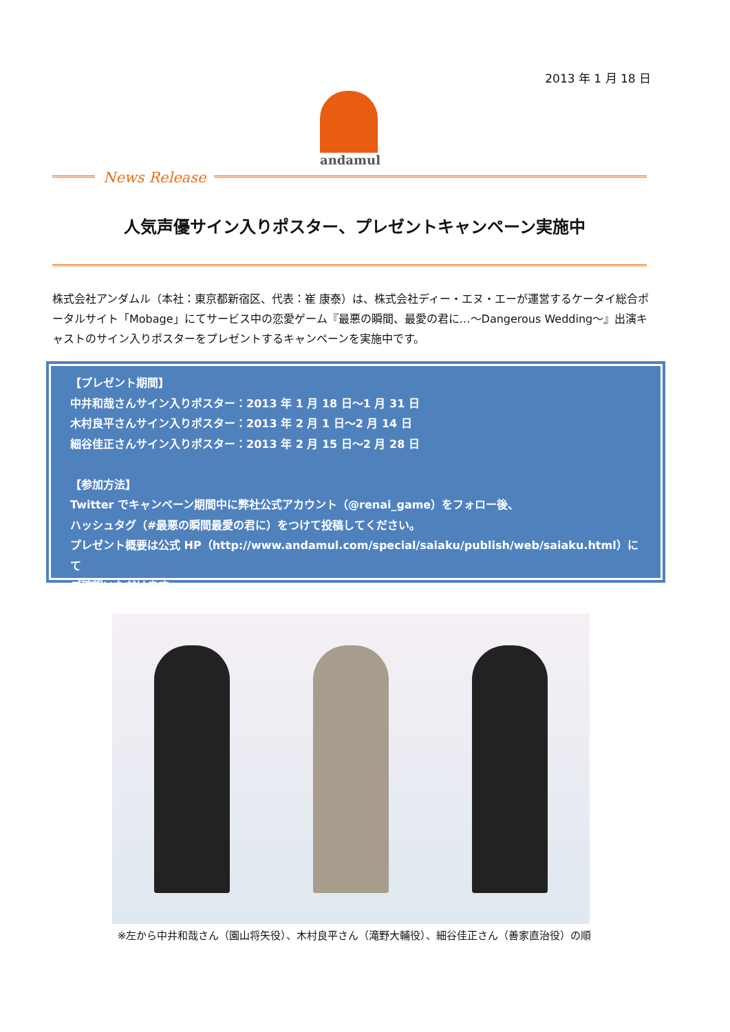2013 年 1 月 18 日
andamul
News Release
人気声優サイン入りポスター、プレゼントキャンペーン実施中
株式会社アンダムル（本社：東京都新宿区、代表：崔 康泰）は、株式会社ディー・エヌ・エーが運営するケータイ総合ポータルサイト「Mobage」にてサービス中の恋愛ゲーム『最悪の瞬間、最愛の君に…～Dangerous Wedding～』出演キャストのサイン入りポスターをプレゼントするキャンペーンを実施中です。
【プレゼント期間】
中井和哉さんサイン入りポスター：2013 年 1 月 18 日～1 月 31 日
木村良平さんサイン入りポスター：2013 年 2 月 1 日～2 月 14 日
細谷佳正さんサイン入りポスター：2013 年 2 月 15 日～2 月 28 日
【参加方法】
Twitter でキャンペーン期間中に弊社公式アカウント（@renai_game）をフォロー後、
ハッシュタグ（#最悪の瞬間最愛の君に）をつけて投稿してください。
プレゼント概要は公式 HP（http://www.andamul.com/special/saiaku/publish/web/saiaku.html）にて
ご確認いただけます。
※左から中井和哉さん（園山将矢役）、木村良平さん（滝野大輔役）、細谷佳正さん（善家直治役）の順